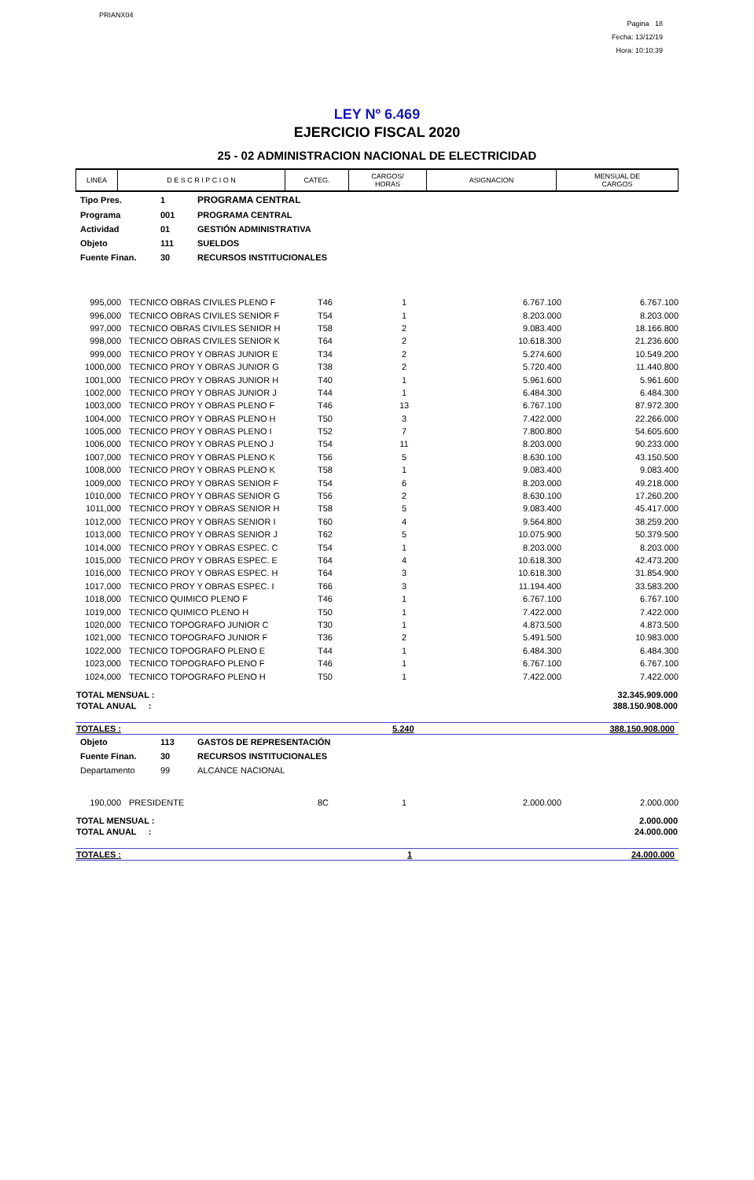PRIANX04
Pagina 18
Fecha: 13/12/19
Hora: 10:10:39
LEY Nº 6.469
EJERCICIO FISCAL 2020
25 - 02 ADMINISTRACION NACIONAL DE ELECTRICIDAD
| LINEA | D E S C R I P C I O N | CATEG. | CARGOS/ HORAS | ASIGNACION | MENSUAL DE CARGOS |
| --- | --- | --- | --- | --- | --- |
| Tipo Pres. | 1 | PROGRAMA CENTRAL |
| Programa | 001 | PROGRAMA CENTRAL |
| Actividad | 01 | GESTIÓN ADMINISTRATIVA |
| Objeto | 111 | SUELDOS |
| Fuente Finan. | 30 | RECURSOS INSTITUCIONALES |
| 995,000 | TECNICO OBRAS CIVILES PLENO F | T46 | 1 | 6.767.100 | 6.767.100 |
| 996,000 | TECNICO OBRAS CIVILES SENIOR F | T54 | 1 | 8.203.000 | 8.203.000 |
| 997,000 | TECNICO OBRAS CIVILES SENIOR H | T58 | 2 | 9.083.400 | 18.166.800 |
| 998,000 | TECNICO OBRAS CIVILES SENIOR K | T64 | 2 | 10.618.300 | 21.236.600 |
| 999,000 | TECNICO PROY Y OBRAS JUNIOR E | T34 | 2 | 5.274.600 | 10.549.200 |
| 1000,000 | TECNICO PROY Y OBRAS JUNIOR G | T38 | 2 | 5.720.400 | 11.440.800 |
| 1001,000 | TECNICO PROY Y OBRAS JUNIOR H | T40 | 1 | 5.961.600 | 5.961.600 |
| 1002,000 | TECNICO PROY Y OBRAS JUNIOR J | T44 | 1 | 6.484.300 | 6.484.300 |
| 1003,000 | TECNICO PROY Y OBRAS PLENO F | T46 | 13 | 6.767.100 | 87.972.300 |
| 1004,000 | TECNICO PROY Y OBRAS PLENO H | T50 | 3 | 7.422.000 | 22.266.000 |
| 1005,000 | TECNICO PROY Y OBRAS PLENO I | T52 | 7 | 7.800.800 | 54.605.600 |
| 1006,000 | TECNICO PROY Y OBRAS PLENO J | T54 | 11 | 8.203.000 | 90.233.000 |
| 1007,000 | TECNICO PROY Y OBRAS PLENO K | T56 | 5 | 8.630.100 | 43.150.500 |
| 1008,000 | TECNICO PROY Y OBRAS PLENO K | T58 | 1 | 9.083.400 | 9.083.400 |
| 1009,000 | TECNICO PROY Y OBRAS SENIOR F | T54 | 6 | 8.203.000 | 49.218.000 |
| 1010,000 | TECNICO PROY Y OBRAS SENIOR G | T56 | 2 | 8.630.100 | 17.260.200 |
| 1011,000 | TECNICO PROY Y OBRAS SENIOR H | T58 | 5 | 9.083.400 | 45.417.000 |
| 1012,000 | TECNICO PROY Y OBRAS SENIOR I | T60 | 4 | 9.564.800 | 38.259.200 |
| 1013,000 | TECNICO PROY Y OBRAS SENIOR J | T62 | 5 | 10.075.900 | 50.379.500 |
| 1014,000 | TECNICO PROY Y OBRAS ESPEC. C | T54 | 1 | 8.203.000 | 8.203.000 |
| 1015,000 | TECNICO PROY Y OBRAS ESPEC. E | T64 | 4 | 10.618.300 | 42.473.200 |
| 1016,000 | TECNICO PROY Y OBRAS ESPEC. H | T64 | 3 | 10.618.300 | 31.854.900 |
| 1017,000 | TECNICO PROY Y OBRAS ESPEC. I | T66 | 3 | 11.194.400 | 33.583.200 |
| 1018,000 | TECNICO QUIMICO PLENO F | T46 | 1 | 6.767.100 | 6.767.100 |
| 1019,000 | TECNICO QUIMICO PLENO H | T50 | 1 | 7.422.000 | 7.422.000 |
| 1020,000 | TECNICO TOPOGRAFO JUNIOR C | T30 | 1 | 4.873.500 | 4.873.500 |
| 1021,000 | TECNICO TOPOGRAFO JUNIOR F | T36 | 2 | 5.491.500 | 10.983.000 |
| 1022,000 | TECNICO TOPOGRAFO PLENO E | T44 | 1 | 6.484.300 | 6.484.300 |
| 1023,000 | TECNICO TOPOGRAFO PLENO F | T46 | 1 | 6.767.100 | 6.767.100 |
| 1024,000 | TECNICO TOPOGRAFO PLENO H | T50 | 1 | 7.422.000 | 7.422.000 |
| TOTAL MENSUAL : | 32.345.909.000 |
| TOTAL ANUAL : | 388.150.908.000 |
| TOTALES : | 5.240 | 388.150.908.000 |
| Objeto | 113 | GASTOS DE REPRESENTACIÓN |
| Fuente Finan. | 30 | RECURSOS INSTITUCIONALES |
| Departamento | 99 | ALCANCE NACIONAL |
| 190,000 | PRESIDENTE | 8C | 1 | 2.000.000 | 2.000.000 |
| TOTAL MENSUAL : | 2.000.000 |
| TOTAL ANUAL : | 24.000.000 |
| TOTALES : | 1 | 24.000.000 |